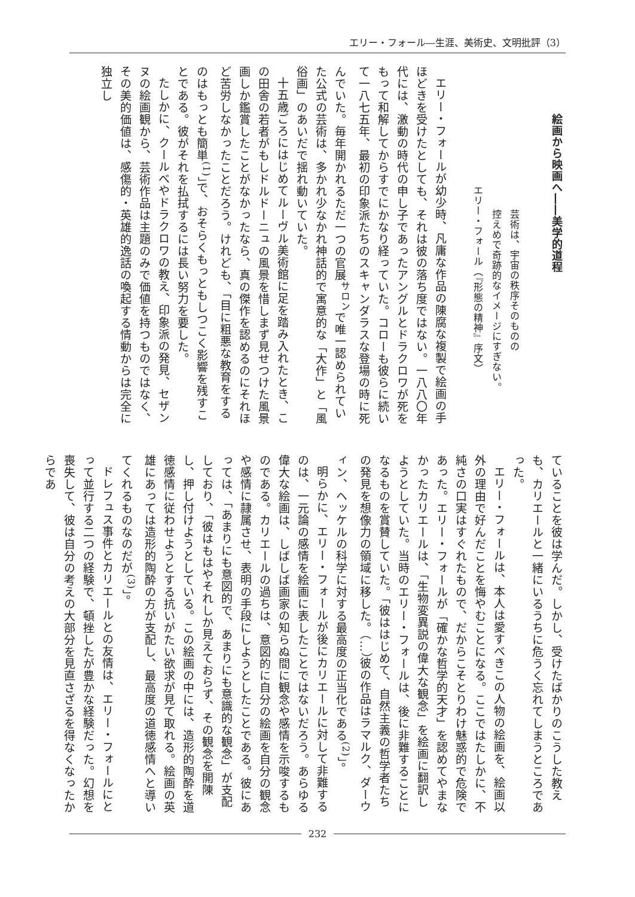エリー・フォール―生涯、美術史、文明批評（3）
絵画から映画へ――美学的道程
芸術は、宇宙の秩序そのものの
控えめで奇跡的なイメージにすぎない。
エリー・フォール（『形態の精神』序文）
エリー・フォールが幼少時、凡庸な作品の陳腐な複製で絵画の手ほどきを受けたとしても、それは彼の落ち度ではない。一八八〇年代には、激動の時代の申し子であったアングルとドラクロワが死をもって和解してからすでにかなり経っていた。コローも彼らに続いて一八七五年、最初の印象派たちのスキャンダラスな登場の時に死んでいた。毎年開かれるただ一つの官展<sup>サロン</sup>で唯一認められていた公式の芸術は、多かれ少なかれ神話的で寓意的な「大作」と「風俗画」のあいだで揺れ動いていた。
十五歳ごろにはじめてルーヴル美術館に足を踏み入れたとき、この田舎の若者がもしドルドーニュの風景を惜しまず見せつけた風景画しか鑑賞したことがなかったなら、真の傑作を認めるのにそれほど苦労しなかったことだろう。けれども、「目に粗悪な教育をするのはもっとも簡単<sup>(1)</sup>」で、おそらくもっともしつこく影響を残すことである。彼がそれを払拭するには長い努力を要した。
たしかに、クールべやドラクロワの教え、印象派の発見、セザンヌの絵画観から、芸術作品は主題のみで価値を持つものではなく、その美的価値は、感傷的・英雄的逸話の喚起する情動からは完全に独立し
ていることを彼は学んだ。しかし、受けたばかりのこうした教えも、カリエールと一緒にいるうちに危うく忘れてしまうところであった。
エリー・フォールは、本人は愛すべきこの人物の絵画を、絵画以外の理由で好んだことを悔やむことになる。ここではたしかに、不純さの口実はすぐれたもので、だからこそとりわけ魅惑的で危険であった。エリー・フォールが「確かな哲学的天才」を認めてやまなかったカリエールは、「生物変異説の偉大な観念」を絵画に翻訳しようとしていた。当時のエリー・フォールは、後に非難することになるものを賞賛していた。「彼ははじめて、自然主義の哲学者たちの発見を想像力の領域に移した。（…）彼の作品はラマルク、ダーウィン、ヘッケルの科学に対する最高度の正当化である<sup>(2)</sup>」。
明らかに、エリー・フォールが後にカリエールに対して非難するのは、一元論の感情を絵画に表したことではないだろう。あらゆる偉大な絵画は、しばしば画家の知らぬ間に観念や感情を示唆するものである。カリエールの過ちは、意図的に自分の絵画を自分の観念や感情に隷属させ、表明の手段にしようとしたことである。彼にあっては、「あまりにも意図的で、あまりにも意識的な観念」が支配しており、「彼はもはやそれしか見えておらず、その観念を開陳し、押し付けようとしている。この絵画の中には、造形的陶酔を道徳感情に従わせようとする抗いがたい欲求が見て取れる。絵画の英雄にあっては造形的陶酔の方が支配し、最高度の道徳感情へと導いてくれるものなのだが<sup>(3)</sup>」。
ドレフュス事件とカリエールとの友情は、エリー・フォールにとって並行する二つの経験で、頓挫したが豊かな経験だった。幻想を喪失して、彼は自分の考えの大部分を見直さざるを得なくなったからであ
232